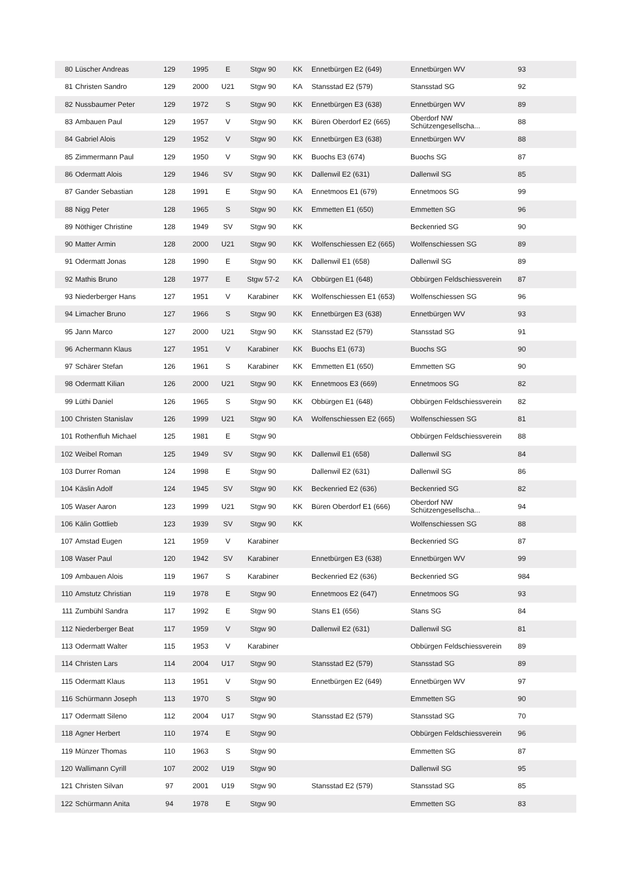| 80 | Lüscher Andreas | 129 | 1995 | E | Stgw 90 | KK | Ennetbürgen E2 (649) | Ennetbürgen WV | 93 |
| 81 | Christen Sandro | 129 | 2000 | U21 | Stgw 90 | KA | Stansstad E2 (579) | Stansstad SG | 92 |
| 82 | Nussbaumer Peter | 129 | 1972 | S | Stgw 90 | KK | Ennetbürgen E3 (638) | Ennetbürgen WV | 89 |
| 83 | Ambauen Paul | 129 | 1957 | V | Stgw 90 | KK | Büren Oberdorf E2 (665) | Oberdorf NW Schützengesellscha... | 88 |
| 84 | Gabriel Alois | 129 | 1952 | V | Stgw 90 | KK | Ennetbürgen E3 (638) | Ennetbürgen WV | 88 |
| 85 | Zimmermann Paul | 129 | 1950 | V | Stgw 90 | KK | Buochs E3 (674) | Buochs SG | 87 |
| 86 | Odermatt Alois | 129 | 1946 | SV | Stgw 90 | KK | Dallenwil E2 (631) | Dallenwil SG | 85 |
| 87 | Gander Sebastian | 128 | 1991 | E | Stgw 90 | KA | Ennetmoos E1 (679) | Ennetmoos SG | 99 |
| 88 | Nigg Peter | 128 | 1965 | S | Stgw 90 | KK | Emmetten E1 (650) | Emmetten SG | 96 |
| 89 | Nöthiger Christine | 128 | 1949 | SV | Stgw 90 | KK | | Beckenried SG | 90 |
| 90 | Matter Armin | 128 | 2000 | U21 | Stgw 90 | KK | Wolfenschiessen E2 (665) | Wolfenschiessen SG | 89 |
| 91 | Odermatt Jonas | 128 | 1990 | E | Stgw 90 | KK | Dallenwil E1 (658) | Dallenwil SG | 89 |
| 92 | Mathis Bruno | 128 | 1977 | E | Stgw 57-2 | KA | Obbürgen E1 (648) | Obbürgen Feldschiessverein | 87 |
| 93 | Niederberger Hans | 127 | 1951 | V | Karabiner | KK | Wolfenschiessen E1 (653) | Wolfenschiessen SG | 96 |
| 94 | Limacher Bruno | 127 | 1966 | S | Stgw 90 | KK | Ennetbürgen E3 (638) | Ennetbürgen WV | 93 |
| 95 | Jann Marco | 127 | 2000 | U21 | Stgw 90 | KK | Stansstad E2 (579) | Stansstad SG | 91 |
| 96 | Achermann Klaus | 127 | 1951 | V | Karabiner | KK | Buochs E1 (673) | Buochs SG | 90 |
| 97 | Schärer Stefan | 126 | 1961 | S | Karabiner | KK | Emmetten E1 (650) | Emmetten SG | 90 |
| 98 | Odermatt Kilian | 126 | 2000 | U21 | Stgw 90 | KK | Ennetmoos E3 (669) | Ennetmoos SG | 82 |
| 99 | Lüthi Daniel | 126 | 1965 | S | Stgw 90 | KK | Obbürgen E1 (648) | Obbürgen Feldschiessverein | 82 |
| 100 | Christen Stanislav | 126 | 1999 | U21 | Stgw 90 | KA | Wolfenschiessen E2 (665) | Wolfenschiessen SG | 81 |
| 101 | Rothenfluh Michael | 125 | 1981 | E | Stgw 90 | | | Obbürgen Feldschiessverein | 88 |
| 102 | Weibel Roman | 125 | 1949 | SV | Stgw 90 | KK | Dallenwil E1 (658) | Dallenwil SG | 84 |
| 103 | Durrer Roman | 124 | 1998 | E | Stgw 90 | | Dallenwil E2 (631) | Dallenwil SG | 86 |
| 104 | Käslin Adolf | 124 | 1945 | SV | Stgw 90 | KK | Beckenried E2 (636) | Beckenried SG | 82 |
| 105 | Waser Aaron | 123 | 1999 | U21 | Stgw 90 | KK | Büren Oberdorf E1 (666) | Oberdorf NW Schützengesellscha... | 94 |
| 106 | Kälin Gottlieb | 123 | 1939 | SV | Stgw 90 | KK | | Wolfenschiessen SG | 88 |
| 107 | Amstad Eugen | 121 | 1959 | V | Karabiner | | | Beckenried SG | 87 |
| 108 | Waser Paul | 120 | 1942 | SV | Karabiner | | Ennetbürgen E3 (638) | Ennetbürgen WV | 99 |
| 109 | Ambauen Alois | 119 | 1967 | S | Karabiner | | Beckenried E2 (636) | Beckenried SG | 984 |
| 110 | Amstutz Christian | 119 | 1978 | E | Stgw 90 | | Ennetmoos E2 (647) | Ennetmoos SG | 93 |
| 111 | Zumbühl Sandra | 117 | 1992 | E | Stgw 90 | | Stans E1 (656) | Stans SG | 84 |
| 112 | Niederberger Beat | 117 | 1959 | V | Stgw 90 | | Dallenwil E2 (631) | Dallenwil SG | 81 |
| 113 | Odermatt Walter | 115 | 1953 | V | Karabiner | | | Obbürgen Feldschiessverein | 89 |
| 114 | Christen Lars | 114 | 2004 | U17 | Stgw 90 | | Stansstad E2 (579) | Stansstad SG | 89 |
| 115 | Odermatt Klaus | 113 | 1951 | V | Stgw 90 | | Ennetbürgen E2 (649) | Ennetbürgen WV | 97 |
| 116 | Schürmann Joseph | 113 | 1970 | S | Stgw 90 | | | Emmetten SG | 90 |
| 117 | Odermatt Sileno | 112 | 2004 | U17 | Stgw 90 | | Stansstad E2 (579) | Stansstad SG | 70 |
| 118 | Agner Herbert | 110 | 1974 | E | Stgw 90 | | | Obbürgen Feldschiessverein | 96 |
| 119 | Münzer Thomas | 110 | 1963 | S | Stgw 90 | | | Emmetten SG | 87 |
| 120 | Wallimann Cyrill | 107 | 2002 | U19 | Stgw 90 | | | Dallenwil SG | 95 |
| 121 | Christen Silvan | 97 | 2001 | U19 | Stgw 90 | | Stansstad E2 (579) | Stansstad SG | 85 |
| 122 | Schürmann Anita | 94 | 1978 | E | Stgw 90 | | | Emmetten SG | 83 |